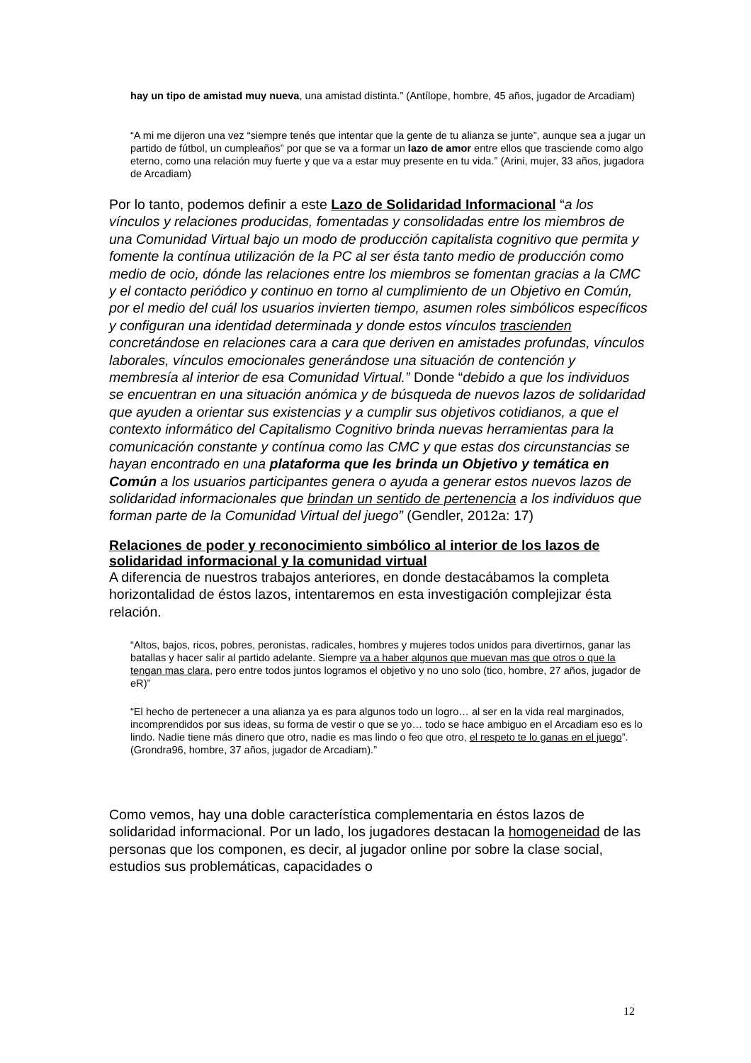hay un tipo de amistad muy nueva, una amistad distinta.” (Antílope, hombre, 45 años, jugador de Arcadiam)
“A mi me dijeron una vez “siempre tenés que intentar que la gente de tu alianza se junte”, aunque sea a jugar un partido de fútbol, un cumpleaños” por que se va a formar un lazo de amor entre ellos que trasciende como algo eterno, como una relación muy fuerte y que va a estar muy presente en tu vida.” (Arini, mujer, 33 años, jugadora de Arcadiam)
Por lo tanto, podemos definir a este Lazo de Solidaridad Informacional “a los vínculos y relaciones producidas, fomentadas y consolidadas entre los miembros de una Comunidad Virtual bajo un modo de producción capitalista cognitivo que permita y fomente la contínua utilización de la PC al ser ésta tanto medio de producción como medio de ocio, dónde las relaciones entre los miembros se fomentan gracias a la CMC y el contacto periódico y continuo en torno al cumplimiento de un Objetivo en Común, por el medio del cuál los usuarios invierten tiempo, asumen roles simbólicos específicos y configuran una identidad determinada y donde estos vínculos trascienden concretándose en relaciones cara a cara que deriven en amistades profundas, vínculos laborales, vínculos emocionales generándose una situación de contención y membresía al interior de esa Comunidad Virtual.” Donde “debido a que los individuos se encuentran en una situación anómica y de búsqueda de nuevos lazos de solidaridad que ayuden a orientar sus existencias y a cumplir sus objetivos cotidianos, a que el contexto informático del Capitalismo Cognitivo brinda nuevas herramientas para la comunicación constante y contínua como las CMC y que estas dos circunstancias se hayan encontrado en una plataforma que les brinda un Objetivo y temática en Común a los usuarios participantes genera o ayuda a generar estos nuevos lazos de solidaridad informacionales que brindan un sentido de pertenencia a los individuos que forman parte de la Comunidad Virtual del juego” (Gendler, 2012a: 17)
Relaciones de poder y reconocimiento simbólico al interior de los lazos de solidaridad informacional y la comunidad virtual
A diferencia de nuestros trabajos anteriores, en donde destacábamos la completa horizontalidad de éstos lazos, intentaremos en esta investigación complejizar ésta relación.
“Altos, bajos, ricos, pobres, peronistas, radicales, hombres y mujeres todos unidos para divertirnos, ganar las batallas y hacer salir al partido adelante. Siempre va a haber algunos que muevan mas que otros o que la tengan mas clara, pero entre todos juntos logramos el objetivo y no uno solo (tico, hombre, 27 años, jugador de eR)”
“El hecho de pertenecer a una alianza ya es para algunos todo un logro… al ser en la vida real marginados, incomprendidos por sus ideas, su forma de vestir o que se yo… todo se hace ambiguo en el Arcadiam eso es lo lindo. Nadie tiene más dinero que otro, nadie es mas lindo o feo que otro, el respeto te lo ganas en el juego”. (Grondra96, hombre, 37 años, jugador de Arcadiam).”
Como vemos, hay una doble característica complementaria en éstos lazos de solidaridad informacional. Por un lado, los jugadores destacan la homogeneidad de las personas que los componen, es decir, al jugador online por sobre la clase social, estudios sus problemáticas, capacidades o
12